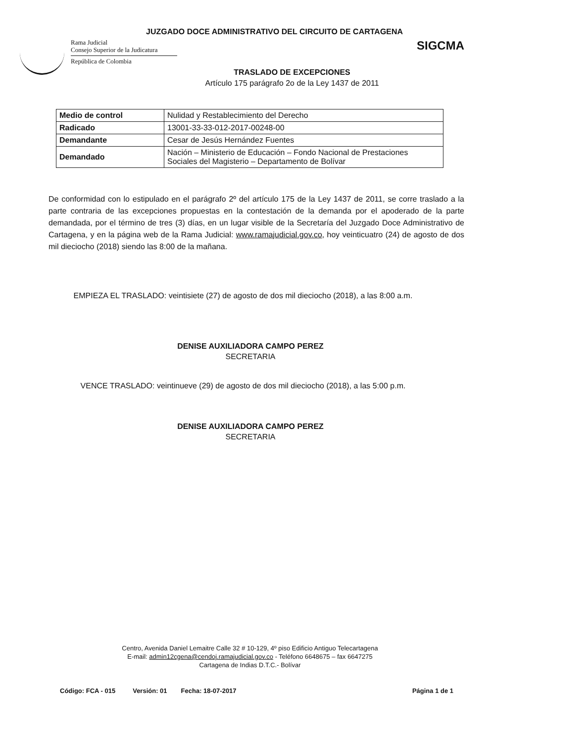JUZGADO DOCE ADMINISTRATIVO DEL CIRCUITO DE CARTAGENA
Rama Judicial
Consejo Superior de la Judicatura
República de Colombia
SIGCMA
TRASLADO DE EXCEPCIONES
Artículo 175 parágrafo 2o de la Ley 1437 de 2011
| Medio de control | Nulidad y Restablecimiento del Derecho |
| Radicado | 13001-33-33-012-2017-00248-00 |
| Demandante | Cesar de Jesús Hernández Fuentes |
| Demandado | Nación – Ministerio de Educación – Fondo Nacional de Prestaciones Sociales del Magisterio – Departamento de Bolívar |
De conformidad con lo estipulado en el parágrafo 2º del artículo 175 de la Ley 1437 de 2011, se corre traslado a la parte contraria de las excepciones propuestas en la contestación de la demanda por el apoderado de la parte demandada, por el término de tres (3) días, en un lugar visible de la Secretaría del Juzgado Doce Administrativo de Cartagena, y en la página web de la Rama Judicial: www.ramajudicial.gov.co, hoy veinticuatro (24) de agosto de dos mil dieciocho (2018) siendo las 8:00 de la mañana.
EMPIEZA EL TRASLADO: veintisiete (27) de agosto de dos mil dieciocho (2018), a las 8:00 a.m.
DENISE AUXILIADORA CAMPO PEREZ
SECRETARIA
VENCE TRASLADO: veintinueve (29) de agosto de dos mil dieciocho (2018), a las 5:00 p.m.
DENISE AUXILIADORA CAMPO PEREZ
SECRETARIA
Centro, Avenida Daniel Lemaitre Calle 32 # 10-129, 4º piso Edificio Antiguo Telecartagena
E-mail: admin12cgena@cendoj.ramajudicial.gov.co - Teléfono 6648675 – fax 6647275
Cartagena de Indias D.T.C.- Bolívar
Código: FCA - 015 Versión: 01 Fecha: 18-07-2017 Página 1 de 1